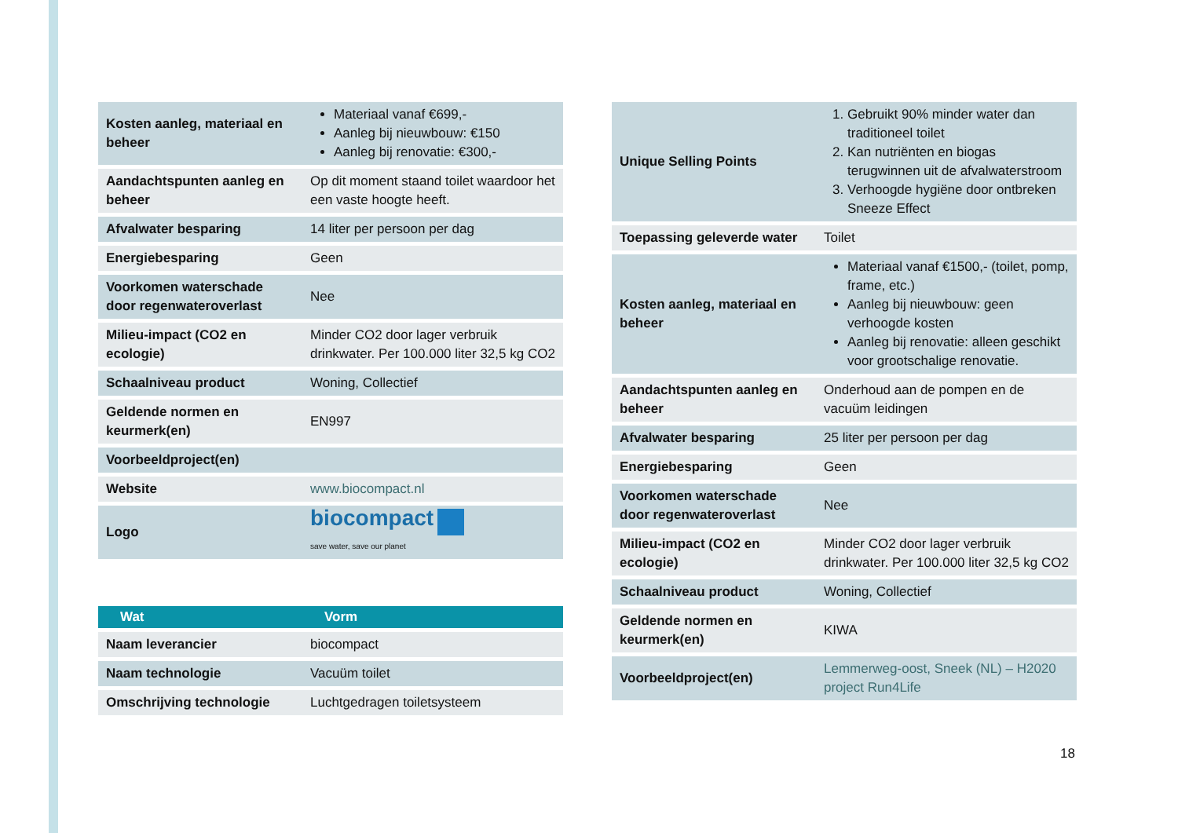| Kosten aanleg, materiaal en beheer | Materiaal vanaf €699,- Aanleg bij nieuwbouw: €150 Aanleg bij renovatie: €300,- |
| Aandachtspunten aanleg en beheer | Op dit moment staand toilet waardoor het een vaste hoogte heeft. |
| Afvalwater besparing | 14 liter per persoon per dag |
| Energiebesparing | Geen |
| Voorkomen waterschade door regenwateroverlast | Nee |
| Milieu-impact (CO2 en ecologie) | Minder CO2 door lager verbruik drinkwater. Per 100.000 liter 32,5 kg CO2 |
| Schaalniveau product | Woning, Collectief |
| Geldende normen en keurmerk(en) | EN997 |
| Voorbeeldproject(en) | |
| Website | www.biocompact.nl |
| Logo | biocompact save water, save our planet |
| Wat | Vorm |
| --- | --- |
| Naam leverancier | biocompact |
| Naam technologie | Vacuüm toilet |
| Omschrijving technologie | Luchtgedragen toiletsysteem |
| Unique Selling Points | 1. Gebruikt 90% minder water dan traditioneel toilet 2. Kan nutriënten en biogas terugwinnen uit de afvalwaterstroom 3. Verhoogde hygiëne door ontbreken Sneeze Effect |
| Toepassing geleverde water | Toilet |
| Kosten aanleg, materiaal en beheer | Materiaal vanaf €1500,- (toilet, pomp, frame, etc.) Aanleg bij nieuwbouw: geen verhoogde kosten Aanleg bij renovatie: alleen geschikt voor grootschalige renovatie. |
| Aandachtspunten aanleg en beheer | Onderhoud aan de pompen en de vacuüm leidingen |
| Afvalwater besparing | 25 liter per persoon per dag |
| Energiebesparing | Geen |
| Voorkomen waterschade door regenwateroverlast | Nee |
| Milieu-impact (CO2 en ecologie) | Minder CO2 door lager verbruik drinkwater. Per 100.000 liter 32,5 kg CO2 |
| Schaalniveau product | Woning, Collectief |
| Geldende normen en keurmerk(en) | KIWA |
| Voorbeeldproject(en) | Lemmerweg-oost, Sneek (NL) – H2020 project Run4Life |
18